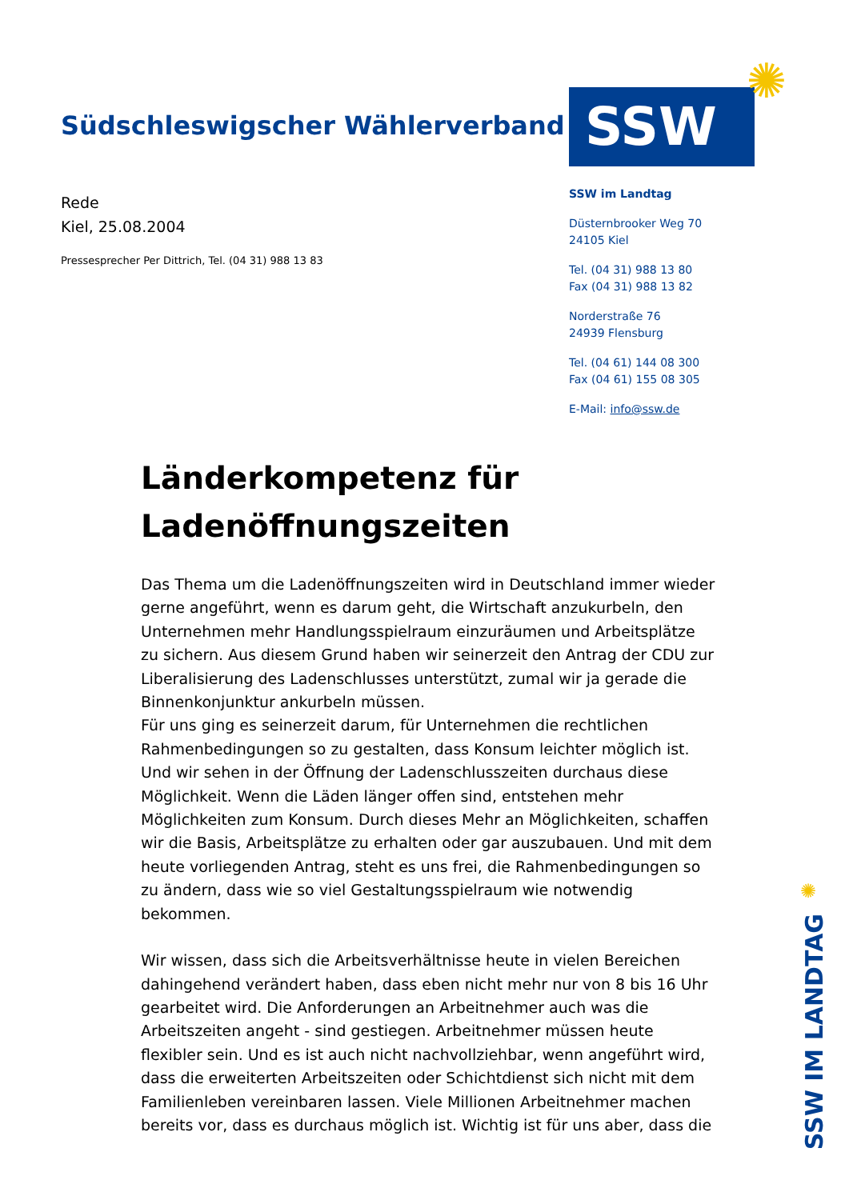Südschleswigscher Wählerverband
Rede
Kiel, 25.08.2004
Pressesprecher Per Dittrich, Tel. (04 31) 988 13 83
SSW
✺
SSW im Landtag
Düsternbrooker Weg 70
24105 Kiel
Tel. (04 31) 988 13 80
Fax (04 31) 988 13 82
Norderstraße 76
24939 Flensburg
Tel. (04 61) 144 08 300
Fax (04 61) 155 08 305
E-Mail: info@ssw.de
Länderkompetenz für Ladenöffnungszeiten
Das Thema um die Ladenöffnungszeiten wird in Deutschland immer wieder gerne angeführt, wenn es darum geht, die Wirtschaft anzukurbeln, den Unternehmen mehr Handlungsspielraum einzuräumen und Arbeitsplätze zu sichern. Aus diesem Grund haben wir seinerzeit den Antrag der CDU zur Liberalisierung des Ladenschlusses unterstützt, zumal wir ja gerade die Binnenkonjunktur ankurbeln müssen.
Für uns ging es seinerzeit darum, für Unternehmen die rechtlichen Rahmenbedingungen so zu gestalten, dass Konsum leichter möglich ist. Und wir sehen in der Öffnung der Ladenschlusszeiten durchaus diese Möglichkeit. Wenn die Läden länger offen sind, entstehen mehr Möglichkeiten zum Konsum. Durch dieses Mehr an Möglichkeiten, schaffen wir die Basis, Arbeitsplätze zu erhalten oder gar auszubauen. Und mit dem heute vorliegenden Antrag, steht es uns frei, die Rahmenbedingungen so zu ändern, dass wie so viel Gestaltungsspielraum wie notwendig bekommen.
Wir wissen, dass sich die Arbeitsverhältnisse heute in vielen Bereichen dahingehend verändert haben, dass eben nicht mehr nur von 8 bis 16 Uhr gearbeitet wird. Die Anforderungen an Arbeitnehmer auch was die Arbeitszeiten angeht - sind gestiegen. Arbeitnehmer müssen heute flexibler sein. Und es ist auch nicht nachvollziehbar, wenn angeführt wird, dass die erweiterten Arbeitszeiten oder Schichtdienst sich nicht mit dem Familienleben vereinbaren lassen. Viele Millionen Arbeitnehmer machen bereits vor, dass es durchaus möglich ist. Wichtig ist für uns aber, dass die
✺
SSW IM LANDTAG